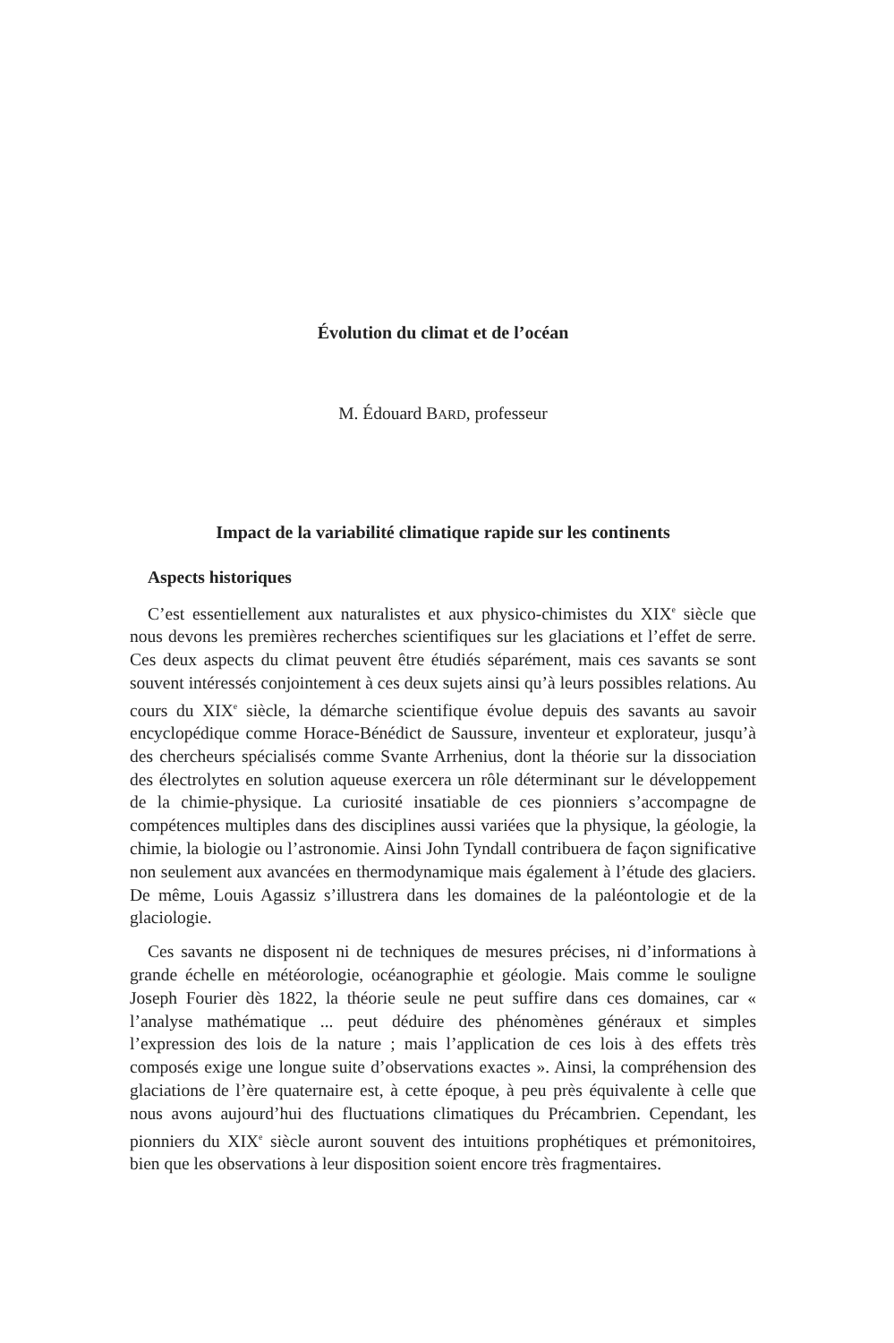Évolution du climat et de l’océan
M. Édouard BARD, professeur
Impact de la variabilité climatique rapide sur les continents
Aspects historiques
C’est essentiellement aux naturalistes et aux physico-chimistes du XIX<sup>e</sup> siècle que nous devons les premières recherches scientifiques sur les glaciations et l’effet de serre. Ces deux aspects du climat peuvent être étudiés séparément, mais ces savants se sont souvent intéressés conjointement à ces deux sujets ainsi qu’à leurs possibles relations. Au cours du XIX<sup>e</sup> siècle, la démarche scientifique évolue depuis des savants au savoir encyclopédique comme Horace-Bénédict de Saussure, inventeur et explorateur, jusqu’à des chercheurs spécialisés comme Svante Arrhenius, dont la théorie sur la dissociation des électrolytes en solution aqueuse exercera un rôle déterminant sur le développement de la chimie-physique. La curiosité insatiable de ces pionniers s’accompagne de compétences multiples dans des disciplines aussi variées que la physique, la géologie, la chimie, la biologie ou l’astronomie. Ainsi John Tyndall contribuera de façon significative non seulement aux avancées en thermodynamique mais également à l’étude des glaciers. De même, Louis Agassiz s’illustrera dans les domaines de la paléontologie et de la glaciologie.
Ces savants ne disposent ni de techniques de mesures précises, ni d’informations à grande échelle en météorologie, océanographie et géologie. Mais comme le souligne Joseph Fourier dès 1822, la théorie seule ne peut suffire dans ces domaines, car « l’analyse mathématique ... peut déduire des phénomènes généraux et simples l’expression des lois de la nature ; mais l’application de ces lois à des effets très composés exige une longue suite d’observations exactes ». Ainsi, la compréhension des glaciations de l’ère quaternaire est, à cette époque, à peu près équivalente à celle que nous avons aujourd’hui des fluctuations climatiques du Précambrien. Cependant, les pionniers du XIX<sup>e</sup> siècle auront souvent des intuitions prophétiques et prémonitoires, bien que les observations à leur disposition soient encore très fragmentaires.